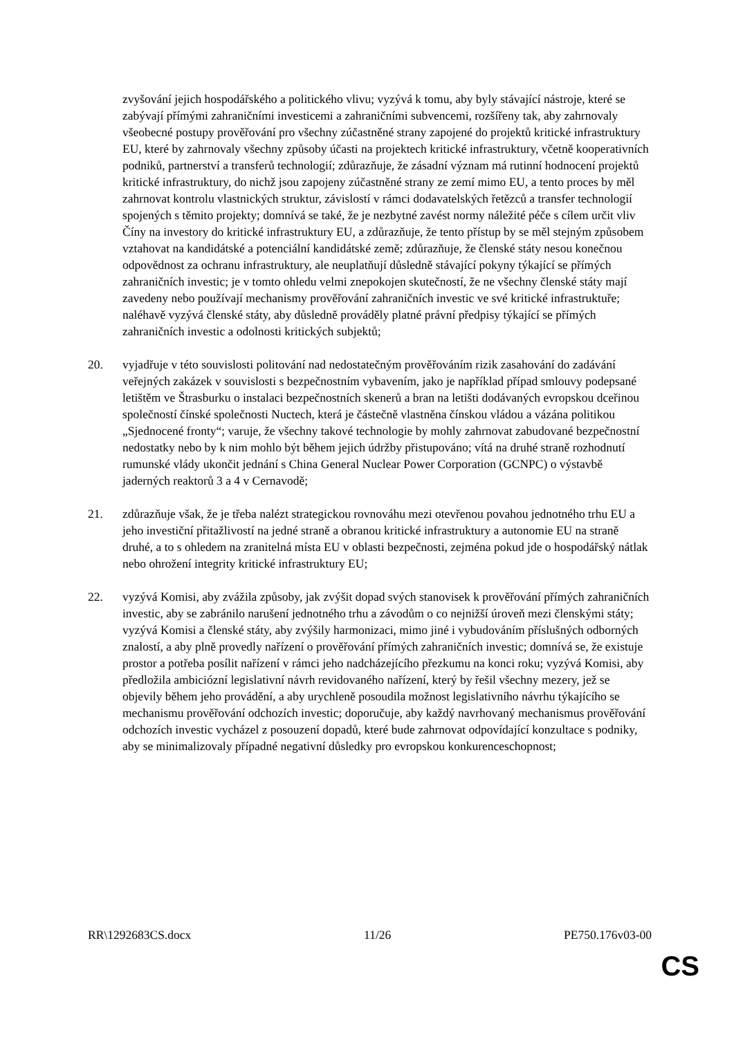zvyšování jejich hospodářského a politického vlivu; vyzývá k tomu, aby byly stávající nástroje, které se zabývají přímými zahraničními investicemi a zahraničními subvencemi, rozšířeny tak, aby zahrnovaly všeobecné postupy prověřování pro všechny zúčastněné strany zapojené do projektů kritické infrastruktury EU, které by zahrnovaly všechny způsoby účasti na projektech kritické infrastruktury, včetně kooperativních podniků, partnerství a transferů technologií; zdůrazňuje, že zásadní význam má rutinní hodnocení projektů kritické infrastruktury, do nichž jsou zapojeny zúčastněné strany ze zemí mimo EU, a tento proces by měl zahrnovat kontrolu vlastnických struktur, závislostí v rámci dodavatelských řetězců a transfer technologií spojených s těmito projekty; domnívá se také, že je nezbytné zavést normy náležité péče s cílem určit vliv Číny na investory do kritické infrastruktury EU, a zdůrazňuje, že tento přístup by se měl stejným způsobem vztahovat na kandidátské a potenciální kandidátské země; zdůrazňuje, že členské státy nesou konečnou odpovědnost za ochranu infrastruktury, ale neuplatňují důsledně stávající pokyny týkající se přímých zahraničních investic; je v tomto ohledu velmi znepokojen skutečností, že ne všechny členské státy mají zavedeny nebo používají mechanismy prověřování zahraničních investic ve své kritické infrastruktuře; naléhavě vyzývá členské státy, aby důsledně prováděly platné právní předpisy týkající se přímých zahraničních investic a odolnosti kritických subjektů;
20. vyjadřuje v této souvislosti politování nad nedostatečným prověřováním rizik zasahování do zadávání veřejných zakázek v souvislosti s bezpečnostním vybavením, jako je například případ smlouvy podepsané letištěm ve Štrasburku o instalaci bezpečnostních skenerů a bran na letišti dodávaných evropskou dceřinou společností čínské společnosti Nuctech, která je částečně vlastněna čínskou vládou a vázána politikou „Sjednocené fronty“; varuje, že všechny takové technologie by mohly zahrnovat zabudované bezpečnostní nedostatky nebo by k nim mohlo být během jejich údržby přistupováno; vítá na druhé straně rozhodnutí rumunské vlády ukončit jednání s China General Nuclear Power Corporation (GCNPC) o výstavbě jaderných reaktorů 3 a 4 v Cernavodě;
21. zdůrazňuje však, že je třeba nalézt strategickou rovnováhu mezi otevřenou povahou jednotného trhu EU a jeho investiční přitažlivostí na jedné straně a obranou kritické infrastruktury a autonomie EU na straně druhé, a to s ohledem na zranitelná místa EU v oblasti bezpečnosti, zejména pokud jde o hospodářský nátlak nebo ohrožení integrity kritické infrastruktury EU;
22. vyzývá Komisi, aby zvážila způsoby, jak zvýšit dopad svých stanovisek k prověřování přímých zahraničních investic, aby se zabránilo narušení jednotného trhu a závodům o co nejnižší úroveň mezi členskými státy; vyzývá Komisi a členské státy, aby zvýšily harmonizaci, mimo jiné i vybudováním příslušných odborných znalostí, a aby plně provedly nařízení o prověřování přímých zahraničních investic; domnívá se, že existuje prostor a potřeba posílit nařízení v rámci jeho nadcházejícího přezkumu na konci roku; vyzývá Komisi, aby předložila ambiciózní legislativní návrh revidovaného nařízení, který by řešil všechny mezery, jež se objevily během jeho provádění, a aby urychleně posoudila možnost legislativního návrhu týkajícího se mechanismu prověřování odchozích investic; doporučuje, aby každý navrhovaný mechanismus prověřování odchozích investic vycházel z posouzení dopadů, které bude zahrnovat odpovídající konzultace s podniky, aby se minimalizovaly případné negativní důsledky pro evropskou konkurenceschopnost;
RR\1292683CS.docx 11/26 PE750.176v03-00
CS